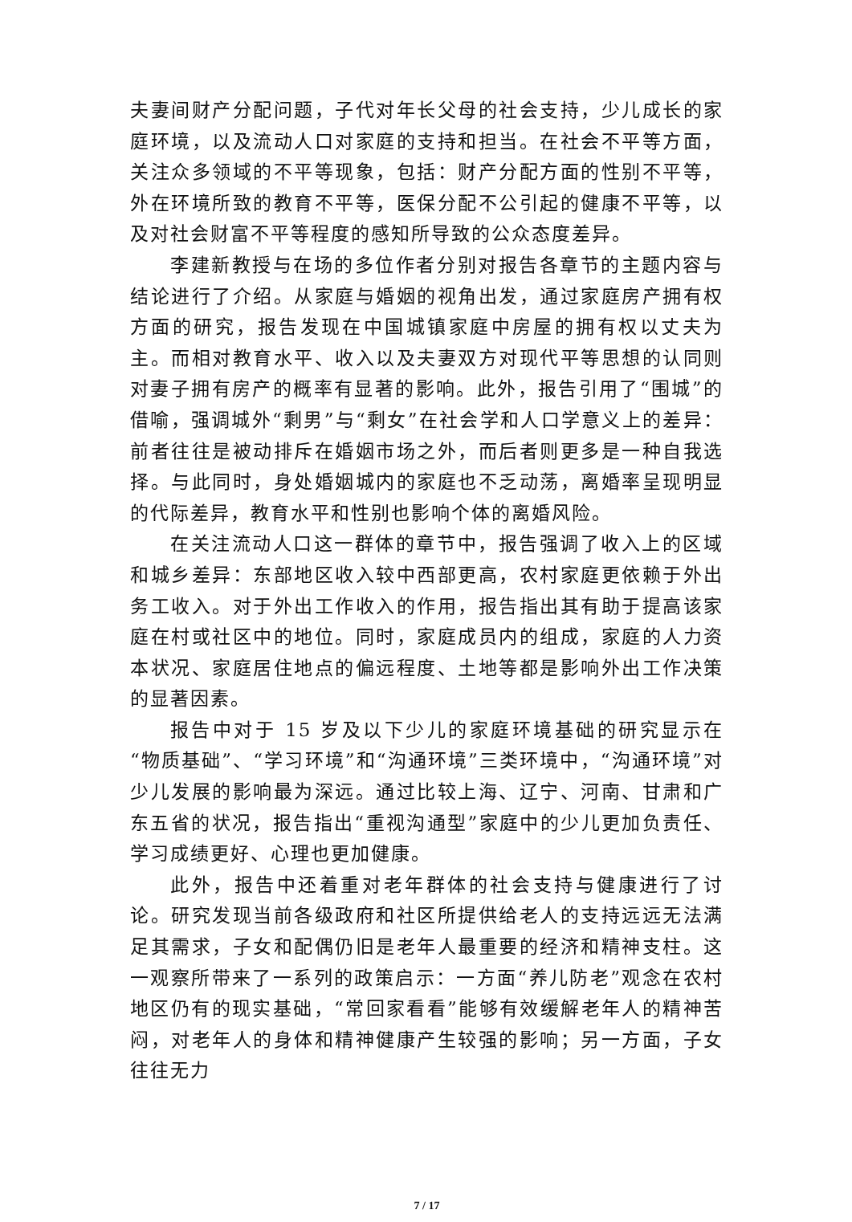夫妻间财产分配问题，子代对年长父母的社会支持，少儿成长的家庭环境，以及流动人口对家庭的支持和担当。在社会不平等方面，关注众多领域的不平等现象，包括：财产分配方面的性别不平等，外在环境所致的教育不平等，医保分配不公引起的健康不平等，以及对社会财富不平等程度的感知所导致的公众态度差异。
李建新教授与在场的多位作者分别对报告各章节的主题内容与结论进行了介绍。从家庭与婚姻的视角出发，通过家庭房产拥有权方面的研究，报告发现在中国城镇家庭中房屋的拥有权以丈夫为主。而相对教育水平、收入以及夫妻双方对现代平等思想的认同则对妻子拥有房产的概率有显著的影响。此外，报告引用了“围城”的借喻，强调城外“剩男”与“剩女”在社会学和人口学意义上的差异：前者往往是被动排斥在婚姻市场之外，而后者则更多是一种自我选择。与此同时，身处婚姻城内的家庭也不乏动荡，离婚率呈现明显的代际差异，教育水平和性别也影响个体的离婚风险。
在关注流动人口这一群体的章节中，报告强调了收入上的区域和城乡差异：东部地区收入较中西部更高，农村家庭更依赖于外出务工收入。对于外出工作收入的作用，报告指出其有助于提高该家庭在村或社区中的地位。同时，家庭成员内的组成，家庭的人力资本状况、家庭居住地点的偏远程度、土地等都是影响外出工作决策的显著因素。
报告中对于 15 岁及以下少儿的家庭环境基础的研究显示在“物质基础”、“学习环境”和“沟通环境”三类环境中，“沟通环境”对少儿发展的影响最为深远。通过比较上海、辽宁、河南、甘肃和广东五省的状况，报告指出“重视沟通型”家庭中的少儿更加负责任、学习成绩更好、心理也更加健康。
此外，报告中还着重对老年群体的社会支持与健康进行了讨论。研究发现当前各级政府和社区所提供给老人的支持远远无法满足其需求，子女和配偶仍旧是老年人最重要的经济和精神支柱。这一观察所带来了一系列的政策启示：一方面“养儿防老”观念在农村地区仍有的现实基础，“常回家看看”能够有效缓解老年人的精神苦闷，对老年人的身体和精神健康产生较强的影响；另一方面，子女往往无力
7 / 17